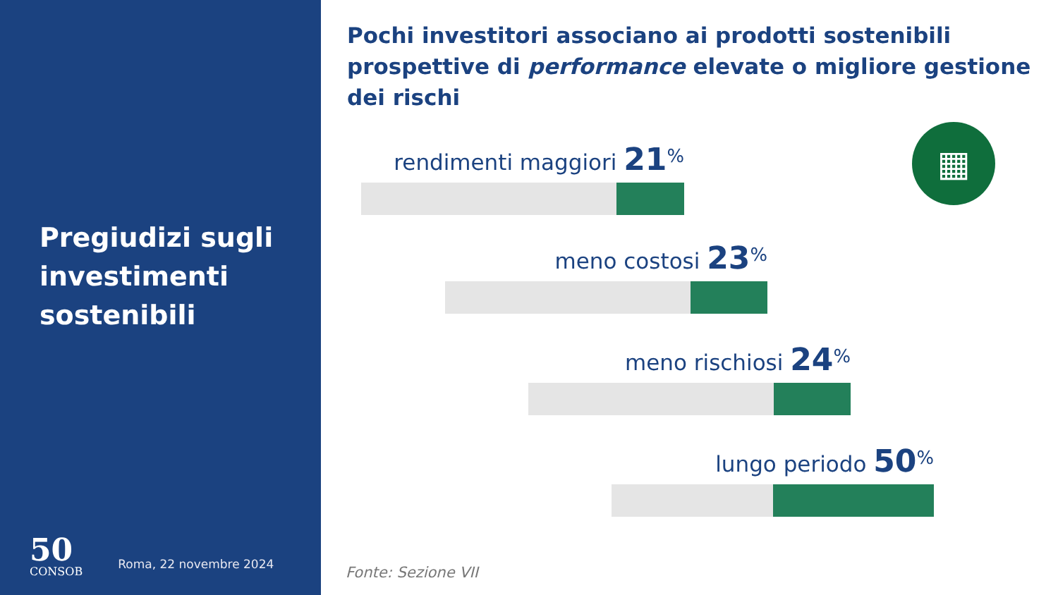Pregiudizi sugli investimenti sostenibili
50
CONSOB
Roma, 22 novembre 2024
Pochi investitori associano ai prodotti sostenibili prospettive di performance elevate o migliore gestione dei rischi
▦
rendimenti maggiori 21<sup>%</sup>
meno costosi 23<sup>%</sup>
meno rischiosi 24<sup>%</sup>
lungo periodo 50<sup>%</sup>
Fonte: Sezione VII